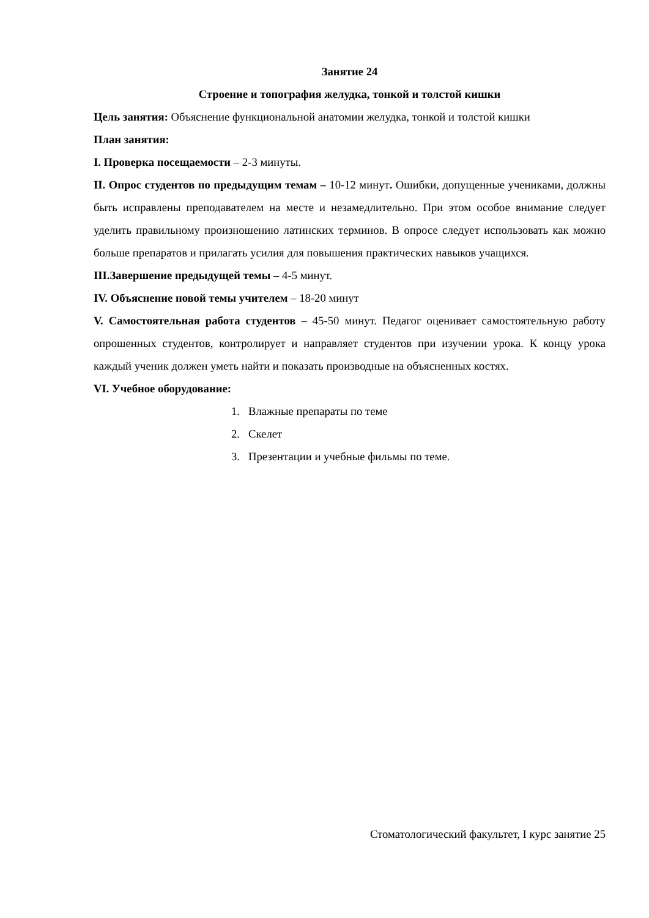Занятие 24
Строение и топография желудка, тонкой и толстой кишки
Цель занятия: Объяснение функциональной анатомии желудка, тонкой и толстой кишки
План занятия:
I. Проверка посещаемости – 2-3 минуты.
II. Опрос студентов по предыдущим темам – 10-12 минут. Ошибки, допущенные учениками, должны быть исправлены преподавателем на месте и незамедлительно. При этом особое внимание следует уделить правильному произношению латинских терминов. В опросе следует использовать как можно больше препаратов и прилагать усилия для повышения практических навыков учащихся.
III.Завершение предыдущей темы – 4-5 минут.
IV. Объяснение новой темы учителем – 18-20 минут
V. Самостоятельная работа студентов – 45-50 минут. Педагог оценивает самостоятельную работу опрошенных студентов, контролирует и направляет студентов при изучении урока. К концу урока каждый ученик должен уметь найти и показать производные на объясненных костях.
VI. Учебное оборудование:
1. Влажные препараты по теме
2. Скелет
3. Презентации и учебные фильмы по теме.
Стоматологический факультет, I курс занятие 25